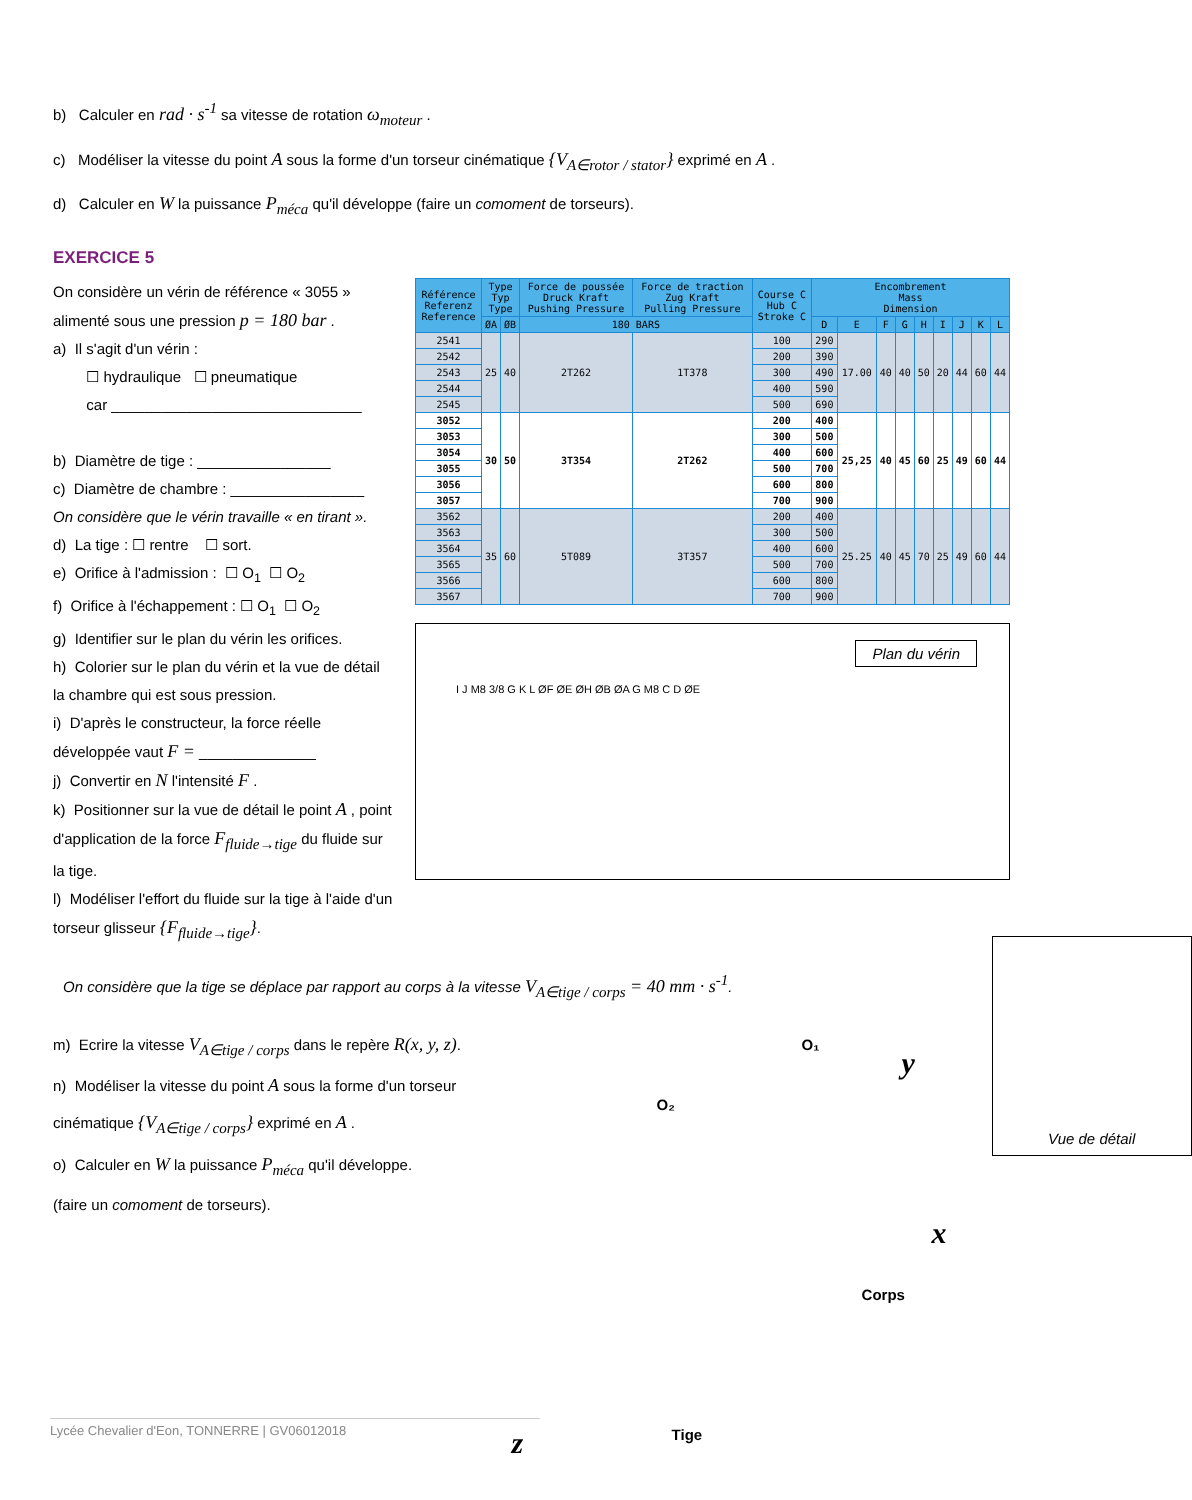b) Calculer en rad · s<sup>-1</sup> sa vitesse de rotation ω<sub>moteur</sub> .
c) Modéliser la vitesse du point A sous la forme d'un torseur cinématique {V<sub>A∈rotor / stator</sub>} exprimé en A .
d) Calculer en W la puissance P<sub>méca</sub> qu'il développe (faire un comoment de torseurs).
EXERCICE 5
On considère un vérin de référence « 3055 » alimenté sous une pression p = 180 bar .
a) Il s'agit d'un vérin :
☐ hydraulique ☐ pneumatique
car ______________________________
b) Diamètre de tige : ________________
c) Diamètre de chambre : ________________
On considère que le vérin travaille « en tirant ».
d) La tige : ☐ rentre ☐ sort.
e) Orifice à l'admission : ☐ O<sub>1</sub> ☐ O<sub>2</sub>
f) Orifice à l'échappement : ☐ O<sub>1</sub> ☐ O<sub>2</sub>
g) Identifier sur le plan du vérin les orifices.
h) Colorier sur le plan du vérin et la vue de détail la chambre qui est sous pression.
i) D'après le constructeur, la force réelle développée vaut F = ______________
j) Convertir en N l'intensité F .
k) Positionner sur la vue de détail le point A , point d'application de la force F<sub>fluide→tige</sub> du fluide sur la tige.
l) Modéliser l'effort du fluide sur la tige à l'aide d'un torseur glisseur {F<sub>fluide→tige</sub>}.
| Référence Referenz Reference | Type Typ Type | | Force de poussée Druck Kraft Pushing Pressure | Force de traction Zug Kraft Pulling Pressure | Course C Hub C Stroke C | Encombrement Mass Dimension | | | | | | | | |
| --- | --- | --- | --- | --- | --- | --- | --- | --- | --- | --- | --- | --- | --- | --- |
| | ØA | ØB | 180 BARS | | | D | E | F | G | H | I | J | K | L |
| 2541 | 25 | 40 | 2T262 | 1T378 | 100 | 290 | 17.00 | 40 | 40 | 50 | 20 | 44 | 60 | 44 |
| 2542 | | | | | 200 | 390 | | | | | | | | |
| 2543 | | | | | 300 | 490 | | | | | | | | |
| 2544 | | | | | 400 | 590 | | | | | | | | |
| 2545 | | | | | 500 | 690 | | | | | | | | |
| 3052 | 30 | 50 | 3T354 | 2T262 | 200 | 400 | 25,25 | 40 | 45 | 60 | 25 | 49 | 60 | 44 |
| 3053 | | | | | 300 | 500 | | | | | | | | |
| 3054 | | | | | 400 | 600 | | | | | | | | |
| 3055 | | | | | 500 | 700 | | | | | | | | |
| 3056 | | | | | 600 | 800 | | | | | | | | |
| 3057 | | | | | 700 | 900 | | | | | | | | |
| 3562 | 35 | 60 | 5T089 | 3T357 | 200 | 400 | 25.25 | 40 | 45 | 70 | 25 | 49 | 60 | 44 |
| 3563 | | | | | 300 | 500 | | | | | | | | |
| 3564 | | | | | 400 | 600 | | | | | | | | |
| 3565 | | | | | 500 | 700 | | | | | | | | |
| 3566 | | | | | 600 | 800 | | | | | | | | |
| 3567 | | | | | 700 | 900 | | | | | | | | |
Plan du vérin
I J M8 3/8 G K L ØF ØE ØH ØB ØA G M8 C D ØE
On considère que la tige se déplace par rapport au corps à la vitesse V<sub>A∈tige / corps</sub> = 40 mm · s<sup>-1</sup>.
m) Ecrire la vitesse V<sub>A∈tige / corps</sub> dans le repère R(x, y, z).
n) Modéliser la vitesse du point A sous la forme d'un torseur cinématique {V<sub>A∈tige / corps</sub>} exprimé en A .
o) Calculer en W la puissance P<sub>méca</sub> qu'il développe.
(faire un comoment de torseurs).
O₁
O₂
y
x
z
Corps
Tige
Vue de détail
Lycée Chevalier d'Eon, TONNERRE | GV06012018